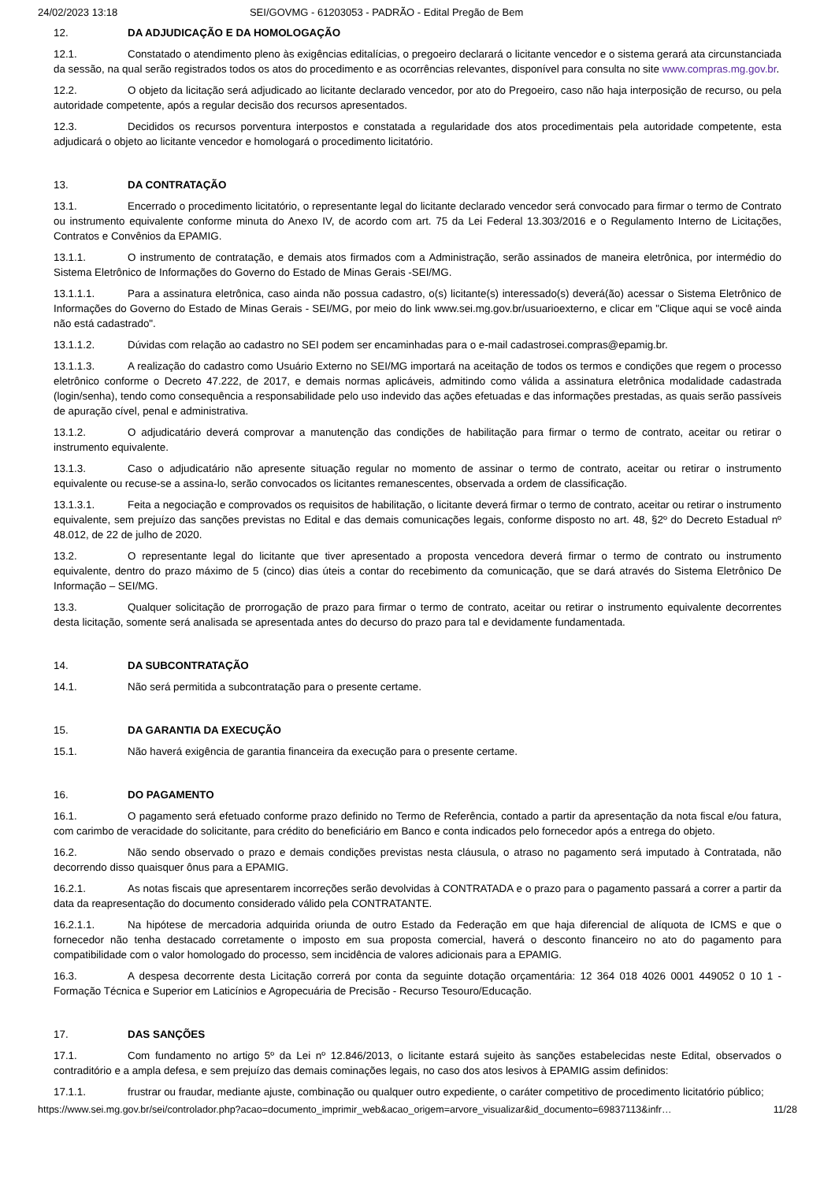24/02/2023 13:18 SEI/GOVMG - 61203053 - PADRÃO - Edital Pregão de Bem
12. DA ADJUDICAÇÃO E DA HOMOLOGAÇÃO
12.1. Constatado o atendimento pleno às exigências editalícias, o pregoeiro declarará o licitante vencedor e o sistema gerará ata circunstanciada da sessão, na qual serão registrados todos os atos do procedimento e as ocorrências relevantes, disponível para consulta no site www.compras.mg.gov.br.
12.2. O objeto da licitação será adjudicado ao licitante declarado vencedor, por ato do Pregoeiro, caso não haja interposição de recurso, ou pela autoridade competente, após a regular decisão dos recursos apresentados.
12.3. Decididos os recursos porventura interpostos e constatada a regularidade dos atos procedimentais pela autoridade competente, esta adjudicará o objeto ao licitante vencedor e homologará o procedimento licitatório.
13. DA CONTRATAÇÃO
13.1. Encerrado o procedimento licitatório, o representante legal do licitante declarado vencedor será convocado para firmar o termo de Contrato ou instrumento equivalente conforme minuta do Anexo IV, de acordo com art. 75 da Lei Federal 13.303/2016 e o Regulamento Interno de Licitações, Contratos e Convênios da EPAMIG.
13.1.1. O instrumento de contratação, e demais atos firmados com a Administração, serão assinados de maneira eletrônica, por intermédio do Sistema Eletrônico de Informações do Governo do Estado de Minas Gerais -SEI/MG.
13.1.1.1. Para a assinatura eletrônica, caso ainda não possua cadastro, o(s) licitante(s) interessado(s) deverá(ão) acessar o Sistema Eletrônico de Informações do Governo do Estado de Minas Gerais - SEI/MG, por meio do link www.sei.mg.gov.br/usuarioexterno, e clicar em "Clique aqui se você ainda não está cadastrado".
13.1.1.2. Dúvidas com relação ao cadastro no SEI podem ser encaminhadas para o e-mail cadastrosei.compras@epamig.br.
13.1.1.3. A realização do cadastro como Usuário Externo no SEI/MG importará na aceitação de todos os termos e condições que regem o processo eletrônico conforme o Decreto 47.222, de 2017, e demais normas aplicáveis, admitindo como válida a assinatura eletrônica modalidade cadastrada (login/senha), tendo como consequência a responsabilidade pelo uso indevido das ações efetuadas e das informações prestadas, as quais serão passíveis de apuração cível, penal e administrativa.
13.1.2. O adjudicatário deverá comprovar a manutenção das condições de habilitação para firmar o termo de contrato, aceitar ou retirar o instrumento equivalente.
13.1.3. Caso o adjudicatário não apresente situação regular no momento de assinar o termo de contrato, aceitar ou retirar o instrumento equivalente ou recuse-se a assina-lo, serão convocados os licitantes remanescentes, observada a ordem de classificação.
13.1.3.1. Feita a negociação e comprovados os requisitos de habilitação, o licitante deverá firmar o termo de contrato, aceitar ou retirar o instrumento equivalente, sem prejuízo das sanções previstas no Edital e das demais comunicações legais, conforme disposto no art. 48, §2º do Decreto Estadual nº 48.012, de 22 de julho de 2020.
13.2. O representante legal do licitante que tiver apresentado a proposta vencedora deverá firmar o termo de contrato ou instrumento equivalente, dentro do prazo máximo de 5 (cinco) dias úteis a contar do recebimento da comunicação, que se dará através do Sistema Eletrônico De Informação – SEI/MG.
13.3. Qualquer solicitação de prorrogação de prazo para firmar o termo de contrato, aceitar ou retirar o instrumento equivalente decorrentes desta licitação, somente será analisada se apresentada antes do decurso do prazo para tal e devidamente fundamentada.
14. DA SUBCONTRATAÇÃO
14.1. Não será permitida a subcontratação para o presente certame.
15. DA GARANTIA DA EXECUÇÃO
15.1. Não haverá exigência de garantia financeira da execução para o presente certame.
16. DO PAGAMENTO
16.1. O pagamento será efetuado conforme prazo definido no Termo de Referência, contado a partir da apresentação da nota fiscal e/ou fatura, com carimbo de veracidade do solicitante, para crédito do beneficiário em Banco e conta indicados pelo fornecedor após a entrega do objeto.
16.2. Não sendo observado o prazo e demais condições previstas nesta cláusula, o atraso no pagamento será imputado à Contratada, não decorrendo disso quaisquer ônus para a EPAMIG.
16.2.1. As notas fiscais que apresentarem incorreções serão devolvidas à CONTRATADA e o prazo para o pagamento passará a correr a partir da data da reapresentação do documento considerado válido pela CONTRATANTE.
16.2.1.1. Na hipótese de mercadoria adquirida oriunda de outro Estado da Federação em que haja diferencial de alíquota de ICMS e que o fornecedor não tenha destacado corretamente o imposto em sua proposta comercial, haverá o desconto financeiro no ato do pagamento para compatibilidade com o valor homologado do processo, sem incidência de valores adicionais para a EPAMIG.
16.3. A despesa decorrente desta Licitação correrá por conta da seguinte dotação orçamentária: 12 364 018 4026 0001 449052 0 10 1 - Formação Técnica e Superior em Laticínios e Agropecuária de Precisão - Recurso Tesouro/Educação.
17. DAS SANÇÕES
17.1. Com fundamento no artigo 5º da Lei nº 12.846/2013, o licitante estará sujeito às sanções estabelecidas neste Edital, observados o contraditório e a ampla defesa, e sem prejuízo das demais cominações legais, no caso dos atos lesivos à EPAMIG assim definidos:
17.1.1. frustrar ou fraudar, mediante ajuste, combinação ou qualquer outro expediente, o caráter competitivo de procedimento licitatório público;
https://www.sei.mg.gov.br/sei/controlador.php?acao=documento_imprimir_web&acao_origem=arvore_visualizar&id_documento=69837113&infr… 11/28